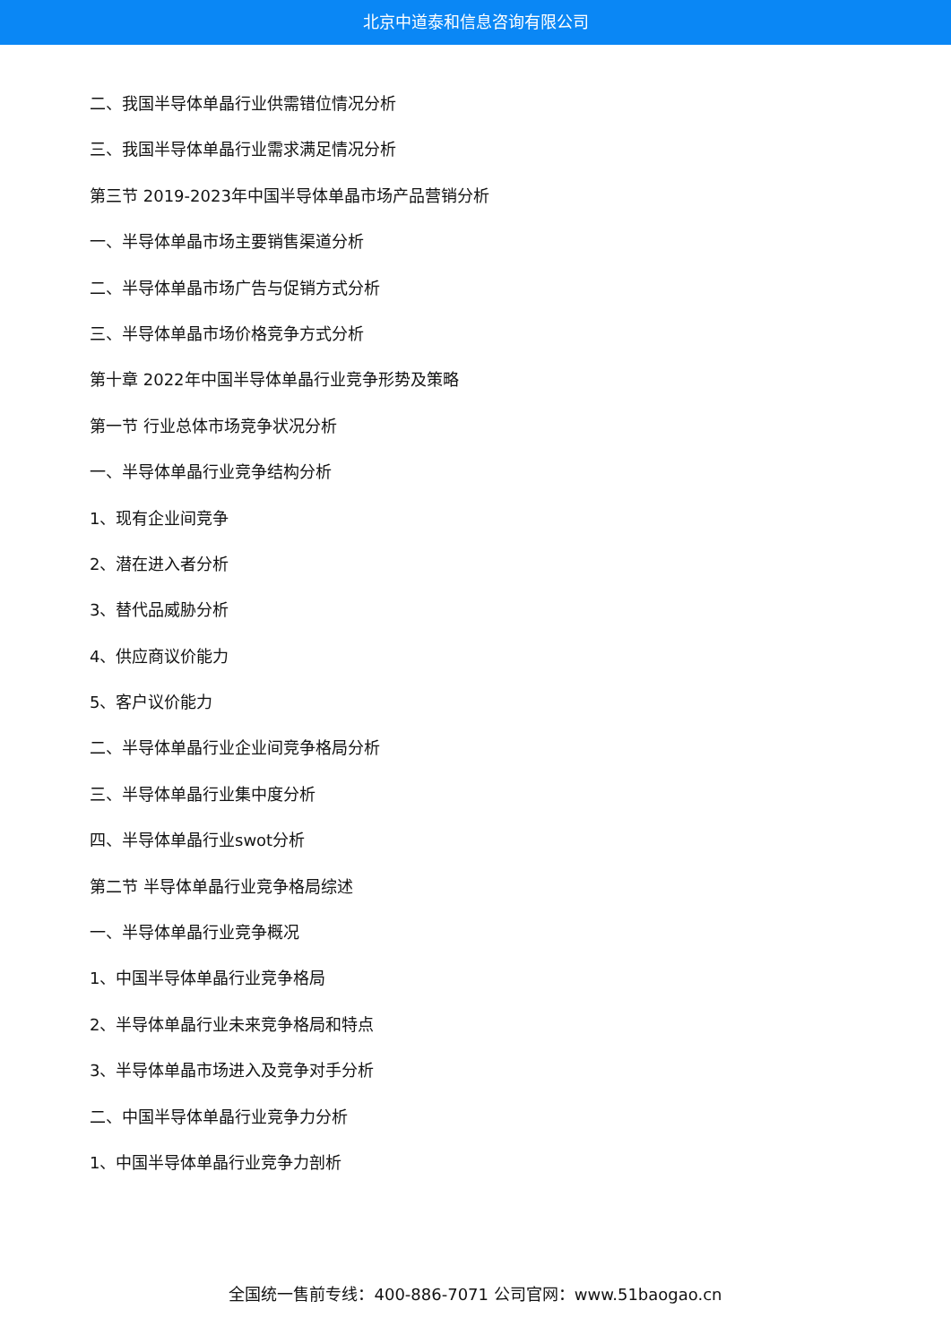北京中道泰和信息咨询有限公司
二、我国半导体单晶行业供需错位情况分析
三、我国半导体单晶行业需求满足情况分析
第三节 2019-2023年中国半导体单晶市场产品营销分析
一、半导体单晶市场主要销售渠道分析
二、半导体单晶市场广告与促销方式分析
三、半导体单晶市场价格竞争方式分析
第十章 2022年中国半导体单晶行业竞争形势及策略
第一节 行业总体市场竞争状况分析
一、半导体单晶行业竞争结构分析
1、现有企业间竞争
2、潜在进入者分析
3、替代品威胁分析
4、供应商议价能力
5、客户议价能力
二、半导体单晶行业企业间竞争格局分析
三、半导体单晶行业集中度分析
四、半导体单晶行业swot分析
第二节 半导体单晶行业竞争格局综述
一、半导体单晶行业竞争概况
1、中国半导体单晶行业竞争格局
2、半导体单晶行业未来竞争格局和特点
3、半导体单晶市场进入及竞争对手分析
二、中国半导体单晶行业竞争力分析
1、中国半导体单晶行业竞争力剖析
全国统一售前专线：400-886-7071 公司官网：www.51baogao.cn